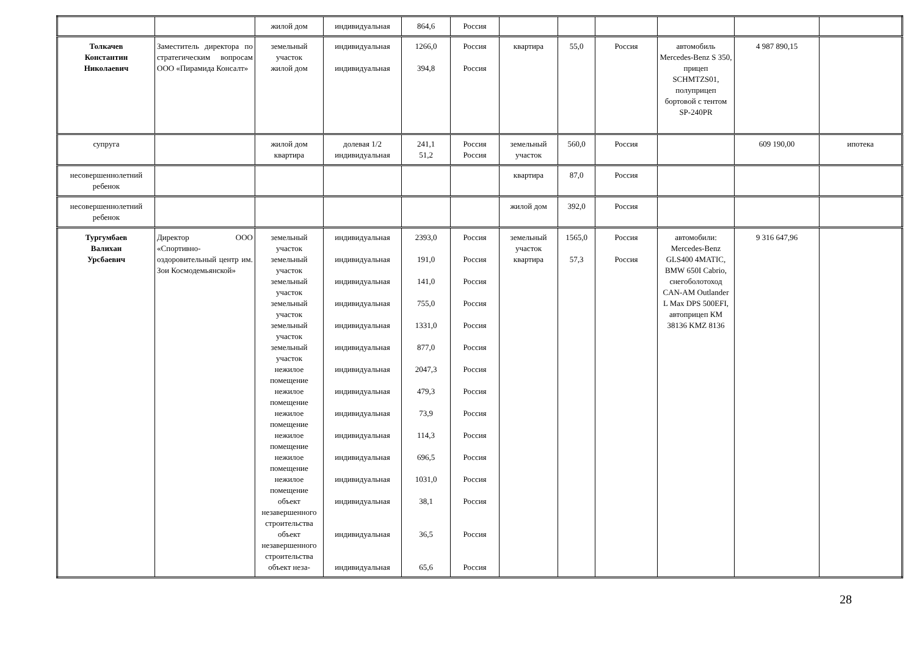| | | жилой дом | индивидуальная | 864,6 | Россия | | | | | | |
| Толкачев Константин Николаевич | Заместитель директора по стратегическим вопросам ООО «Пирамида Консалт» | земельный участок жилой дом | индивидуальная индивидуальная | 1266,0 394,8 | Россия Россия | квартира | 55,0 | Россия | автомобиль Mercedes-Benz S 350, прицеп SCHMTZS01, полуприцеп бортовой с тентом SP-240PR | 4 987 890,15 | |
| супруга | | жилой дом квартира | долевая 1/2 индивидуальная | 241,1 51,2 | Россия Россия | земельный участок | 560,0 | Россия | | 609 190,00 | ипотека |
| несовершеннолетний ребенок | | | | | | квартира | 87,0 | Россия | | | |
| несовершеннолетний ребенок | | | | | | жилой дом | 392,0 | Россия | | | |
| Тургумбаев Валихан Урсбаевич | Директор ООО «Спортивно-оздоровительный центр им. Зои Космодемьянской» | земельный участок земельный участок земельный участок земельный участок земельный участок земельный участок нежилое помещение нежилое помещение нежилое помещение нежилое помещение нежилое помещение нежилое помещение объект незавершенного строительства объект незавершенного строительства объект неза- | индивидуальная индивидуальная индивидуальная индивидуальная индивидуальная индивидуальная индивидуальная индивидуальная индивидуальная индивидуальная индивидуальная индивидуальная индивидуальная индивидуальная индивидуальная | 2393,0 191,0 141,0 755,0 1331,0 877,0 2047,3 479,3 73,9 114,3 696,5 1031,0 38,1 36,5 65,6 | Россия Россия Россия Россия Россия Россия Россия Россия Россия Россия Россия Россия Россия Россия Россия | земельный участок квартира | 1565,0 57,3 | Россия Россия | автомобили: Mercedes-Benz GLS400 4MATIC, BMW 650I Cabrio, снегоболотоход CAN-AM Outlander L Max DPS 500EFI, автоприцеп КМ 38136 KMZ 8136 | 9 316 647,96 | |
28